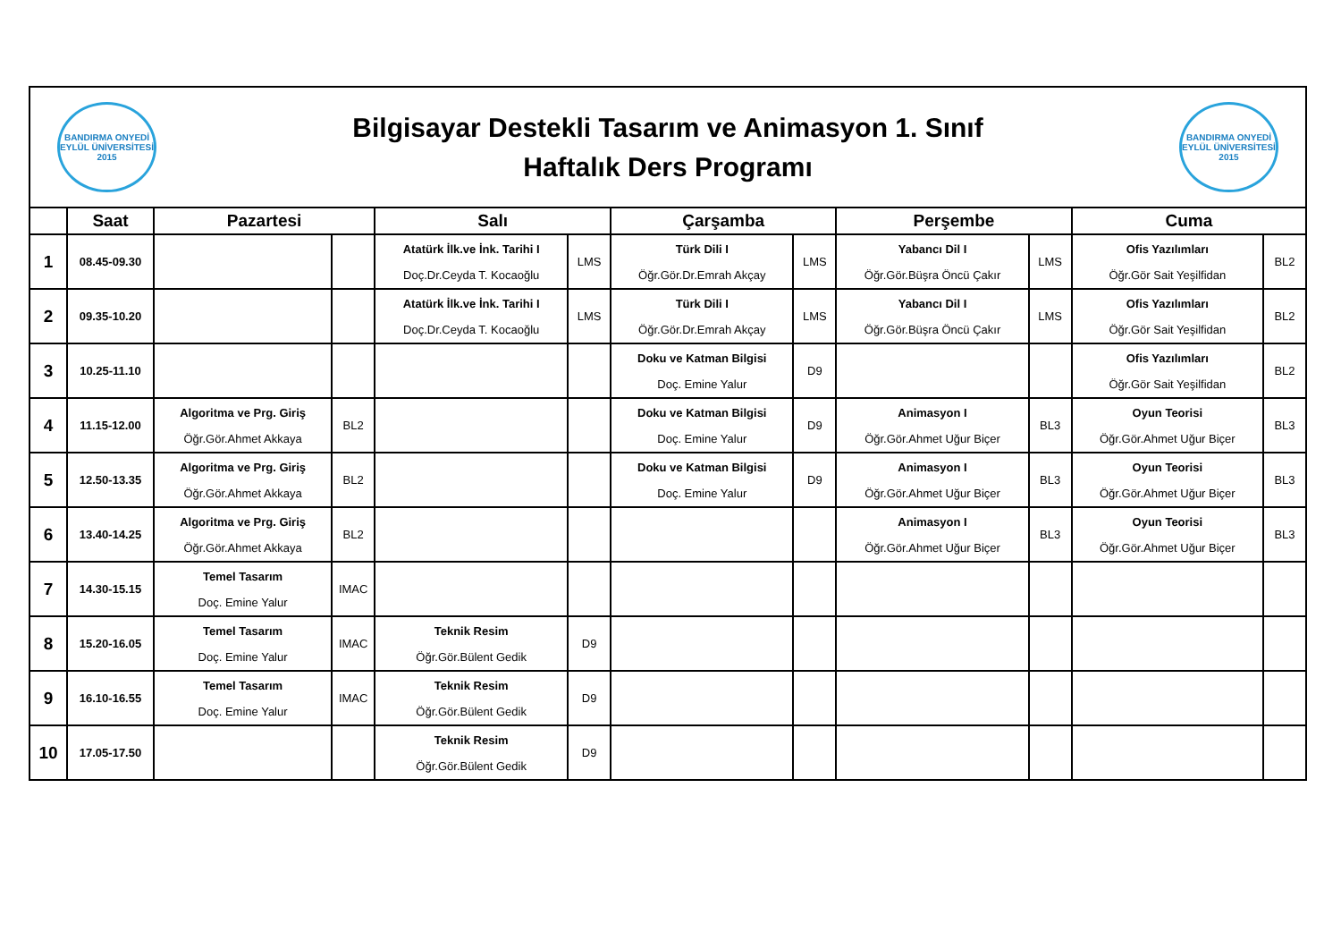BANDIRMA ONYEDİ EYLÜL ÜNİVERSİTESİ 2015
Bilgisayar Destekli Tasarım ve Animasyon 1. Sınıf
Haftalık Ders Programı
BANDIRMA ONYEDİ EYLÜL ÜNİVERSİTESİ 2015
| | Saat | Pazartesi | | Salı | | Çarşamba | | Perşembe | | Cuma | |
| --- | --- | --- | --- | --- | --- | --- | --- | --- | --- | --- | --- |
| 1 | 08.45-09.30 | | | Atatürk İlk.ve İnk. Tarihi I Doç.Dr.Ceyda T. Kocaoğlu | LMS | Türk Dili I Öğr.Gör.Dr.Emrah Akçay | LMS | Yabancı Dil I Öğr.Gör.Büşra Öncü Çakır | LMS | Ofis Yazılımları Öğr.Gör Sait Yeşilfidan | BL2 |
| 2 | 09.35-10.20 | | | Atatürk İlk.ve İnk. Tarihi I Doç.Dr.Ceyda T. Kocaoğlu | LMS | Türk Dili I Öğr.Gör.Dr.Emrah Akçay | LMS | Yabancı Dil I Öğr.Gör.Büşra Öncü Çakır | LMS | Ofis Yazılımları Öğr.Gör Sait Yeşilfidan | BL2 |
| 3 | 10.25-11.10 | | | | | Doku ve Katman Bilgisi Doç. Emine Yalur | D9 | | | Ofis Yazılımları Öğr.Gör Sait Yeşilfidan | BL2 |
| 4 | 11.15-12.00 | Algoritma ve Prg. Giriş Öğr.Gör.Ahmet Akkaya | BL2 | | | Doku ve Katman Bilgisi Doç. Emine Yalur | D9 | Animasyon I Öğr.Gör.Ahmet Uğur Biçer | BL3 | Oyun Teorisi Öğr.Gör.Ahmet Uğur Biçer | BL3 |
| 5 | 12.50-13.35 | Algoritma ve Prg. Giriş Öğr.Gör.Ahmet Akkaya | BL2 | | | Doku ve Katman Bilgisi Doç. Emine Yalur | D9 | Animasyon I Öğr.Gör.Ahmet Uğur Biçer | BL3 | Oyun Teorisi Öğr.Gör.Ahmet Uğur Biçer | BL3 |
| 6 | 13.40-14.25 | Algoritma ve Prg. Giriş Öğr.Gör.Ahmet Akkaya | BL2 | | | | | Animasyon I Öğr.Gör.Ahmet Uğur Biçer | BL3 | Oyun Teorisi Öğr.Gör.Ahmet Uğur Biçer | BL3 |
| 7 | 14.30-15.15 | Temel Tasarım Doç. Emine Yalur | IMAC | | | | | | | | |
| 8 | 15.20-16.05 | Temel Tasarım Doç. Emine Yalur | IMAC | Teknik Resim Öğr.Gör.Bülent Gedik | D9 | | | | | | |
| 9 | 16.10-16.55 | Temel Tasarım Doç. Emine Yalur | IMAC | Teknik Resim Öğr.Gör.Bülent Gedik | D9 | | | | | | |
| 10 | 17.05-17.50 | | | Teknik Resim Öğr.Gör.Bülent Gedik | D9 | | | | | | |